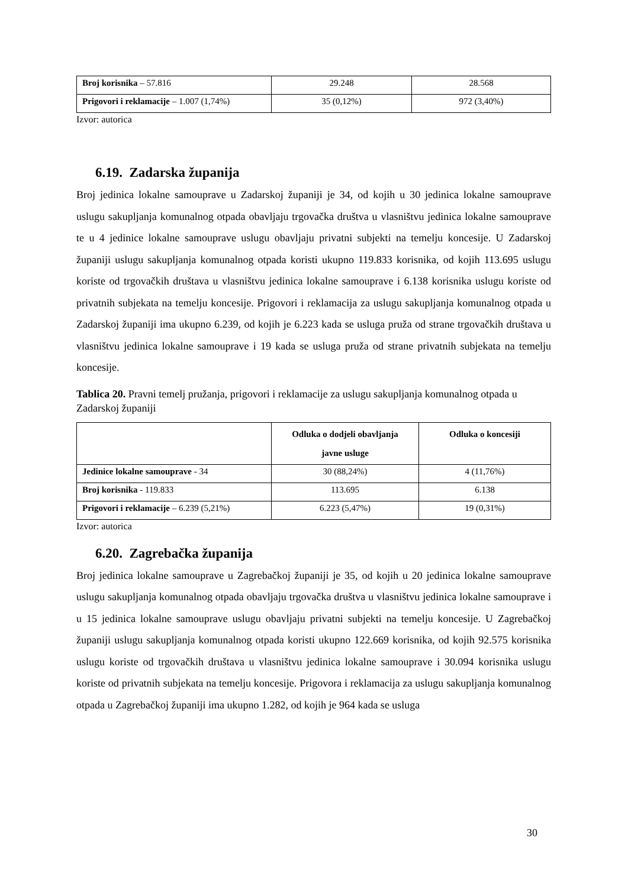| Broj korisnika – 57.816 | 29.248 | 28.568 |
| Prigovori i reklamacije – 1.007 (1,74%) | 35 (0,12%) | 972 (3,40%) |
Izvor: autorica
6.19. Zadarska županija
Broj jedinica lokalne samouprave u Zadarskoj županiji je 34, od kojih u 30 jedinica lokalne samouprave uslugu sakupljanja komunalnog otpada obavljaju trgovačka društva u vlasništvu jedinica lokalne samouprave te u 4 jedinice lokalne samouprave uslugu obavljaju privatni subjekti na temelju koncesije. U Zadarskoj županiji uslugu sakupljanja komunalnog otpada koristi ukupno 119.833 korisnika, od kojih 113.695 uslugu koriste od trgovačkih društava u vlasništvu jedinica lokalne samouprave i 6.138 korisnika uslugu koriste od privatnih subjekata na temelju koncesije. Prigovori i reklamacija za uslugu sakupljanja komunalnog otpada u Zadarskoj županiji ima ukupno 6.239, od kojih je 6.223 kada se usluga pruža od strane trgovačkih društava u vlasništvu jedinica lokalne samouprave i 19 kada se usluga pruža od strane privatnih subjekata na temelju koncesije.
Tablica 20. Pravni temelj pružanja, prigovori i reklamacije za uslugu sakupljanja komunalnog otpada u Zadarskoj županiji
| | Odluka o dodjeli obavljanja javne usluge | Odluka o koncesiji |
| --- | --- | --- |
| Jedinice lokalne samouprave - 34 | 30 (88,24%) | 4 (11,76%) |
| Broj korisnika - 119.833 | 113.695 | 6.138 |
| Prigovori i reklamacije – 6.239 (5,21%) | 6.223 (5,47%) | 19 (0,31%) |
Izvor: autorica
6.20. Zagrebačka županija
Broj jedinica lokalne samouprave u Zagrebačkoj županiji je 35, od kojih u 20 jedinica lokalne samouprave uslugu sakupljanja komunalnog otpada obavljaju trgovačka društva u vlasništvu jedinica lokalne samouprave i u 15 jedinica lokalne samouprave uslugu obavljaju privatni subjekti na temelju koncesije. U Zagrebačkoj županiji uslugu sakupljanja komunalnog otpada koristi ukupno 122.669 korisnika, od kojih 92.575 korisnika uslugu koriste od trgovačkih društava u vlasništvu jedinica lokalne samouprave i 30.094 korisnika uslugu koriste od privatnih subjekata na temelju koncesije. Prigovora i reklamacija za uslugu sakupljanja komunalnog otpada u Zagrebačkoj županiji ima ukupno 1.282, od kojih je 964 kada se usluga
30